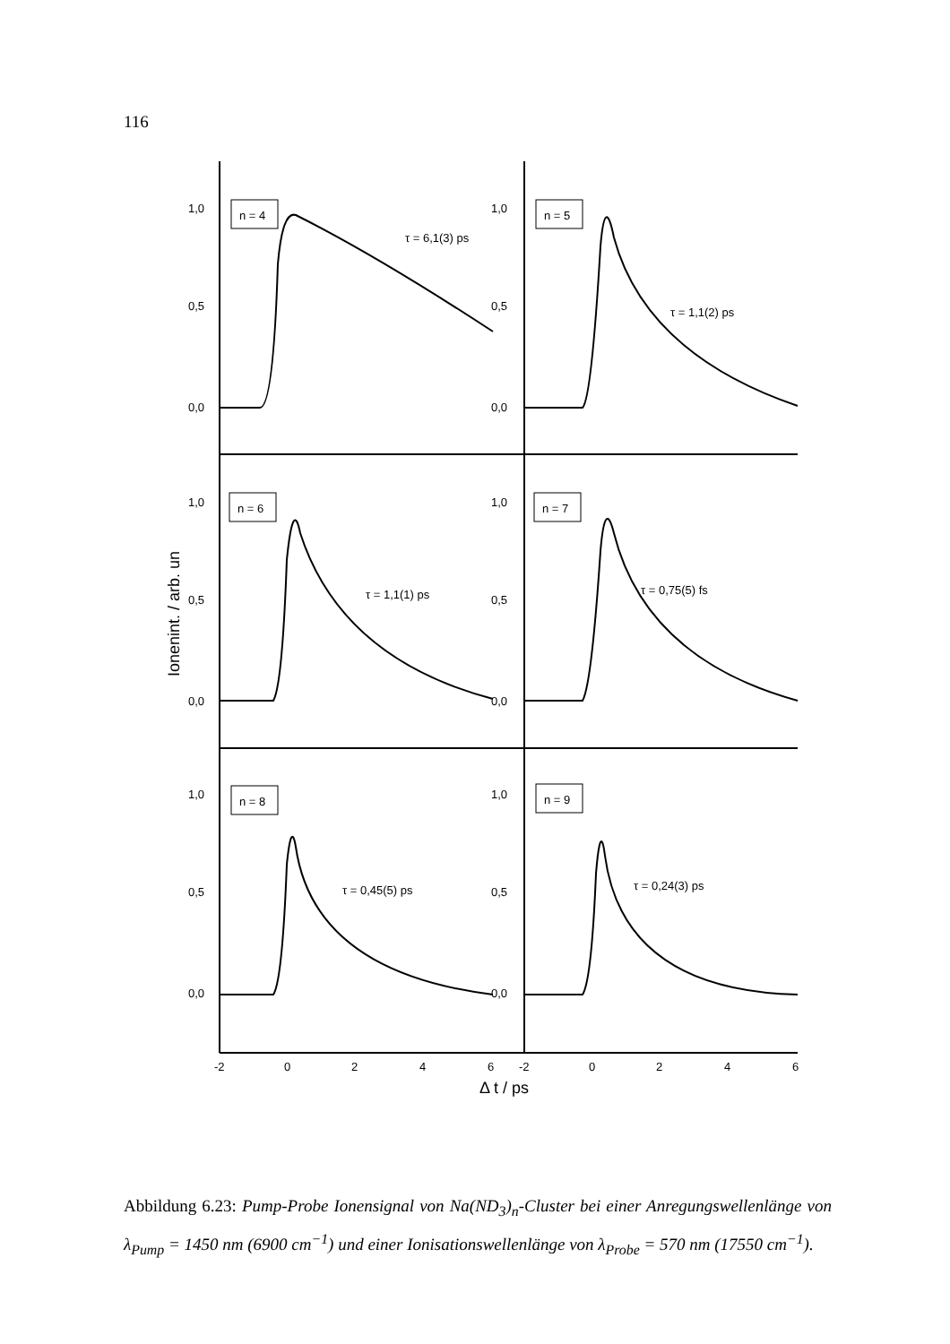116
n = 4
n = 5
n = 6
n = 7
n = 8
n = 9
τ = 6,1(3) ps
τ = 1,1(2) ps
τ = 1,1(1) ps
τ = 0,75(5) fs
τ = 0,45(5) ps
τ = 0,24(3) ps
1,0
0,5
0,0
1,0
0,5
0,0
1,0
0,5
0,0
1,0
0,5
0,0
1,0
0,5
0,0
1,0
0,5
0,0
-2
0
2
4
6
-2
0
2
4
6
Δ t / ps
Ionenint. / arb. un
Abbildung 6.23: Pump-Probe Ionensignal von Na(ND<sub>3</sub>)<sub>n</sub>-Cluster bei einer Anregungswellenlänge von λ<sub>Pump</sub> = 1450 nm (6900 cm<sup>−1</sup>) und einer Ionisationswellenlänge von λ<sub>Probe</sub> = 570 nm (17550 cm<sup>−1</sup>).